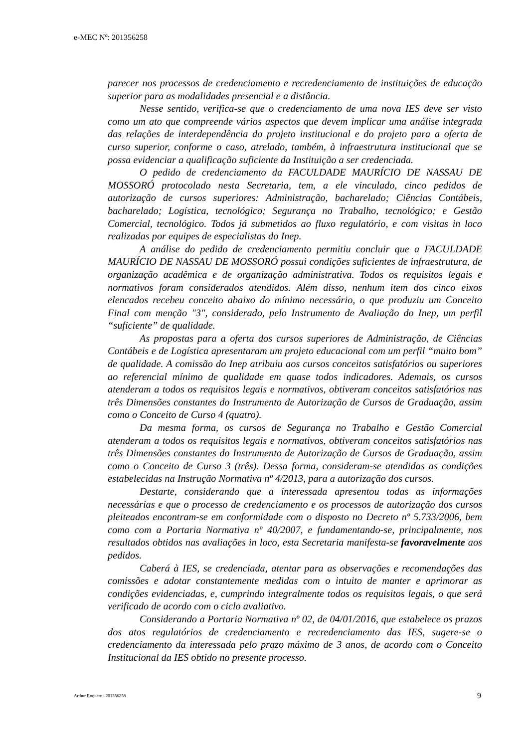e-MEC Nº: 201356258
parecer nos processos de credenciamento e recredenciamento de instituições de educação superior para as modalidades presencial e a distância.
Nesse sentido, verifica-se que o credenciamento de uma nova IES deve ser visto como um ato que compreende vários aspectos que devem implicar uma análise integrada das relações de interdependência do projeto institucional e do projeto para a oferta de curso superior, conforme o caso, atrelado, também, à infraestrutura institucional que se possa evidenciar a qualificação suficiente da Instituição a ser credenciada.
O pedido de credenciamento da FACULDADE MAURÍCIO DE NASSAU DE MOSSORÓ protocolado nesta Secretaria, tem, a ele vinculado, cinco pedidos de autorização de cursos superiores: Administração, bacharelado; Ciências Contábeis, bacharelado; Logística, tecnológico; Segurança no Trabalho, tecnológico; e Gestão Comercial, tecnológico. Todos já submetidos ao fluxo regulatório, e com visitas in loco realizadas por equipes de especialistas do Inep.
A análise do pedido de credenciamento permitiu concluir que a FACULDADE MAURÍCIO DE NASSAU DE MOSSORÓ possui condições suficientes de infraestrutura, de organização acadêmica e de organização administrativa. Todos os requisitos legais e normativos foram considerados atendidos. Além disso, nenhum item dos cinco eixos elencados recebeu conceito abaixo do mínimo necessário, o que produziu um Conceito Final com menção "3", considerado, pelo Instrumento de Avaliação do Inep, um perfil “suficiente” de qualidade.
As propostas para a oferta dos cursos superiores de Administração, de Ciências Contábeis e de Logística apresentaram um projeto educacional com um perfil “muito bom” de qualidade. A comissão do Inep atribuiu aos cursos conceitos satisfatórios ou superiores ao referencial mínimo de qualidade em quase todos indicadores. Ademais, os cursos atenderam a todos os requisitos legais e normativos, obtiveram conceitos satisfatórios nas três Dimensões constantes do Instrumento de Autorização de Cursos de Graduação, assim como o Conceito de Curso 4 (quatro).
Da mesma forma, os cursos de Segurança no Trabalho e Gestão Comercial atenderam a todos os requisitos legais e normativos, obtiveram conceitos satisfatórios nas três Dimensões constantes do Instrumento de Autorização de Cursos de Graduação, assim como o Conceito de Curso 3 (três). Dessa forma, consideram-se atendidas as condições estabelecidas na Instrução Normativa nº 4/2013, para a autorização dos cursos.
Destarte, considerando que a interessada apresentou todas as informações necessárias e que o processo de credenciamento e os processos de autorização dos cursos pleiteados encontram-se em conformidade com o disposto no Decreto nº 5.733/2006, bem como com a Portaria Normativa nº 40/2007, e fundamentando-se, principalmente, nos resultados obtidos nas avaliações in loco, esta Secretaria manifesta-se favoravelmente aos pedidos.
Caberá à IES, se credenciada, atentar para as observações e recomendações das comissões e adotar constantemente medidas com o intuito de manter e aprimorar as condições evidenciadas, e, cumprindo integralmente todos os requisitos legais, o que será verificado de acordo com o ciclo avaliativo.
Considerando a Portaria Normativa nº 02, de 04/01/2016, que estabelece os prazos dos atos regulatórios de credenciamento e recredenciamento das IES, sugere-se o credenciamento da interessada pelo prazo máximo de 3 anos, de acordo com o Conceito Institucional da IES obtido no presente processo.
Arthur Roquete - 201356258 9